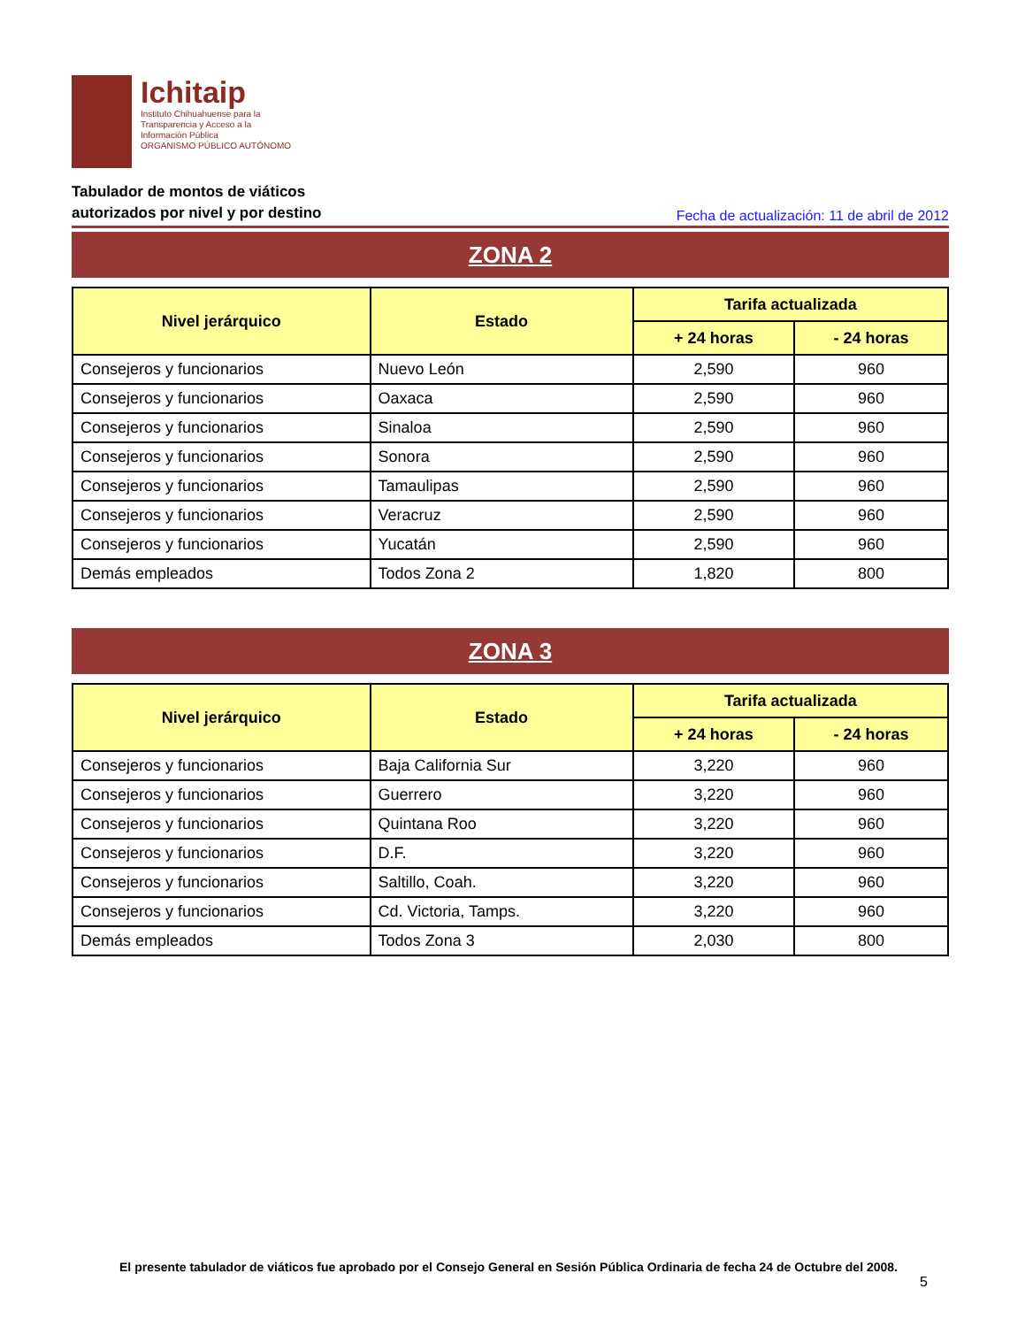Ichitaip
Instituto Chihuahuense para la
Transparencia y Acceso a la
Información Pública
ORGANISMO PÚBLICO AUTÓNOMO
Tabulador de montos de viáticos
autorizados por nivel y por destino
Fecha de actualización: 11 de abril de 2012
ZONA 2
| Nivel jerárquico | Estado | Tarifa actualizada | |
| --- | --- | --- | --- |
| | | + 24 horas | - 24 horas |
| Consejeros y funcionarios | Nuevo León | 2,590 | 960 |
| Consejeros y funcionarios | Oaxaca | 2,590 | 960 |
| Consejeros y funcionarios | Sinaloa | 2,590 | 960 |
| Consejeros y funcionarios | Sonora | 2,590 | 960 |
| Consejeros y funcionarios | Tamaulipas | 2,590 | 960 |
| Consejeros y funcionarios | Veracruz | 2,590 | 960 |
| Consejeros y funcionarios | Yucatán | 2,590 | 960 |
| Demás empleados | Todos Zona 2 | 1,820 | 800 |
ZONA 3
| Nivel jerárquico | Estado | Tarifa actualizada | |
| --- | --- | --- | --- |
| | | + 24 horas | - 24 horas |
| Consejeros y funcionarios | Baja California Sur | 3,220 | 960 |
| Consejeros y funcionarios | Guerrero | 3,220 | 960 |
| Consejeros y funcionarios | Quintana Roo | 3,220 | 960 |
| Consejeros y funcionarios | D.F. | 3,220 | 960 |
| Consejeros y funcionarios | Saltillo, Coah. | 3,220 | 960 |
| Consejeros y funcionarios | Cd. Victoria, Tamps. | 3,220 | 960 |
| Demás empleados | Todos Zona 3 | 2,030 | 800 |
El presente tabulador de viáticos fue aprobado por el Consejo General en Sesión Pública Ordinaria de fecha 24 de Octubre del 2008.
5